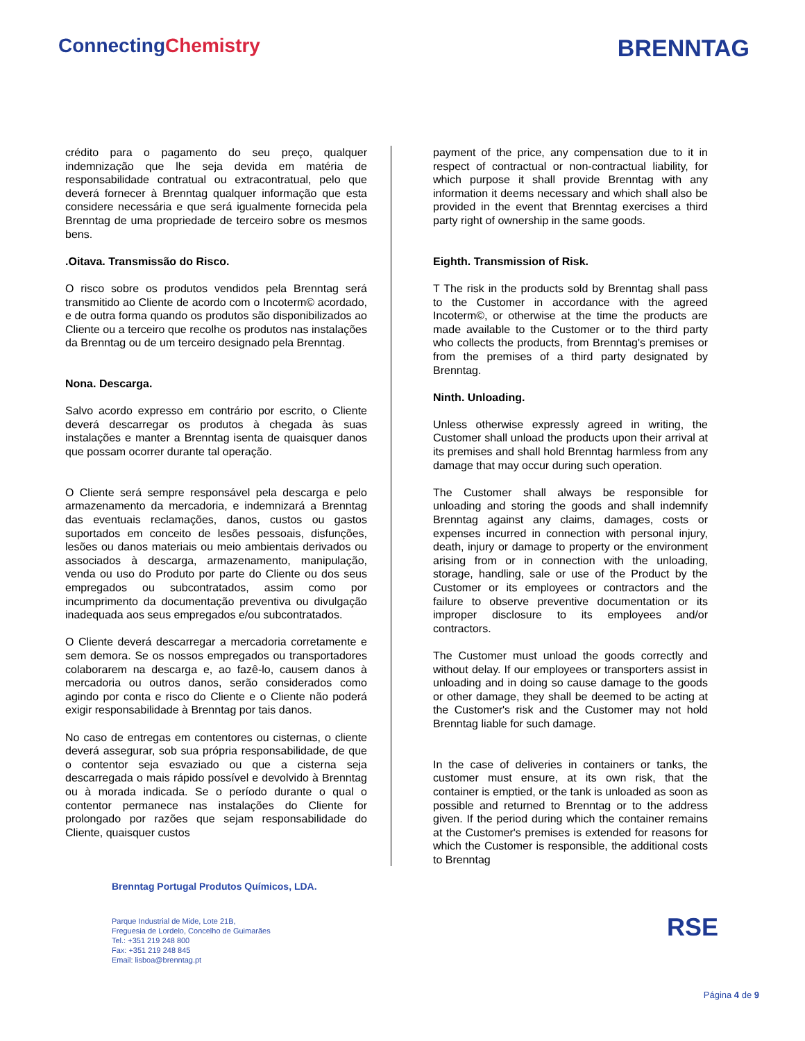ConnectingChemistry
BRENNTAG
crédito para o pagamento do seu preço, qualquer indemnização que lhe seja devida em matéria de responsabilidade contratual ou extracontratual, pelo que deverá fornecer à Brenntag qualquer informação que esta considere necessária e que será igualmente fornecida pela Brenntag de uma propriedade de terceiro sobre os mesmos bens.
.Oitava. Transmissão do Risco.
O risco sobre os produtos vendidos pela Brenntag será transmitido ao Cliente de acordo com o Incoterm© acordado, e de outra forma quando os produtos são disponibilizados ao Cliente ou a terceiro que recolhe os produtos nas instalações da Brenntag ou de um terceiro designado pela Brenntag.
Nona. Descarga.
Salvo acordo expresso em contrário por escrito, o Cliente deverá descarregar os produtos à chegada às suas instalações e manter a Brenntag isenta de quaisquer danos que possam ocorrer durante tal operação.
O Cliente será sempre responsável pela descarga e pelo armazenamento da mercadoria, e indemnizará a Brenntag das eventuais reclamações, danos, custos ou gastos suportados em conceito de lesões pessoais, disfunções, lesões ou danos materiais ou meio ambientais derivados ou associados à descarga, armazenamento, manipulação, venda ou uso do Produto por parte do Cliente ou dos seus empregados ou subcontratados, assim como por incumprimento da documentação preventiva ou divulgação inadequada aos seus empregados e/ou subcontratados.
O Cliente deverá descarregar a mercadoria corretamente e sem demora. Se os nossos empregados ou transportadores colaborarem na descarga e, ao fazê-lo, causem danos à mercadoria ou outros danos, serão considerados como agindo por conta e risco do Cliente e o Cliente não poderá exigir responsabilidade à Brenntag por tais danos.
No caso de entregas em contentores ou cisternas, o cliente deverá assegurar, sob sua própria responsabilidade, de que o contentor seja esvaziado ou que a cisterna seja descarregada o mais rápido possível e devolvido à Brenntag ou à morada indicada. Se o período durante o qual o contentor permanece nas instalações do Cliente for prolongado por razões que sejam responsabilidade do Cliente, quaisquer custos
payment of the price, any compensation due to it in respect of contractual or non-contractual liability, for which purpose it shall provide Brenntag with any information it deems necessary and which shall also be provided in the event that Brenntag exercises a third party right of ownership in the same goods.
Eighth. Transmission of Risk.
T The risk in the products sold by Brenntag shall pass to the Customer in accordance with the agreed Incoterm©, or otherwise at the time the products are made available to the Customer or to the third party who collects the products, from Brenntag's premises or from the premises of a third party designated by Brenntag.
Ninth. Unloading.
Unless otherwise expressly agreed in writing, the Customer shall unload the products upon their arrival at its premises and shall hold Brenntag harmless from any damage that may occur during such operation.
The Customer shall always be responsible for unloading and storing the goods and shall indemnify Brenntag against any claims, damages, costs or expenses incurred in connection with personal injury, death, injury or damage to property or the environment arising from or in connection with the unloading, storage, handling, sale or use of the Product by the Customer or its employees or contractors and the failure to observe preventive documentation or its improper disclosure to its employees and/or contractors.
The Customer must unload the goods correctly and without delay. If our employees or transporters assist in unloading and in doing so cause damage to the goods or other damage, they shall be deemed to be acting at the Customer's risk and the Customer may not hold Brenntag liable for such damage.
In the case of deliveries in containers or tanks, the customer must ensure, at its own risk, that the container is emptied, or the tank is unloaded as soon as possible and returned to Brenntag or to the address given. If the period during which the container remains at the Customer's premises is extended for reasons for which the Customer is responsible, the additional costs to Brenntag
Brenntag Portugal Produtos Químicos, LDA.
Parque Industrial de Mide, Lote 21B,
Freguesia de Lordelo, Concelho de Guimarães
Tel.: +351 219 248 800
Fax: +351 219 248 845
Email: lisboa@brenntag.pt
RSE
Página 4 de 9